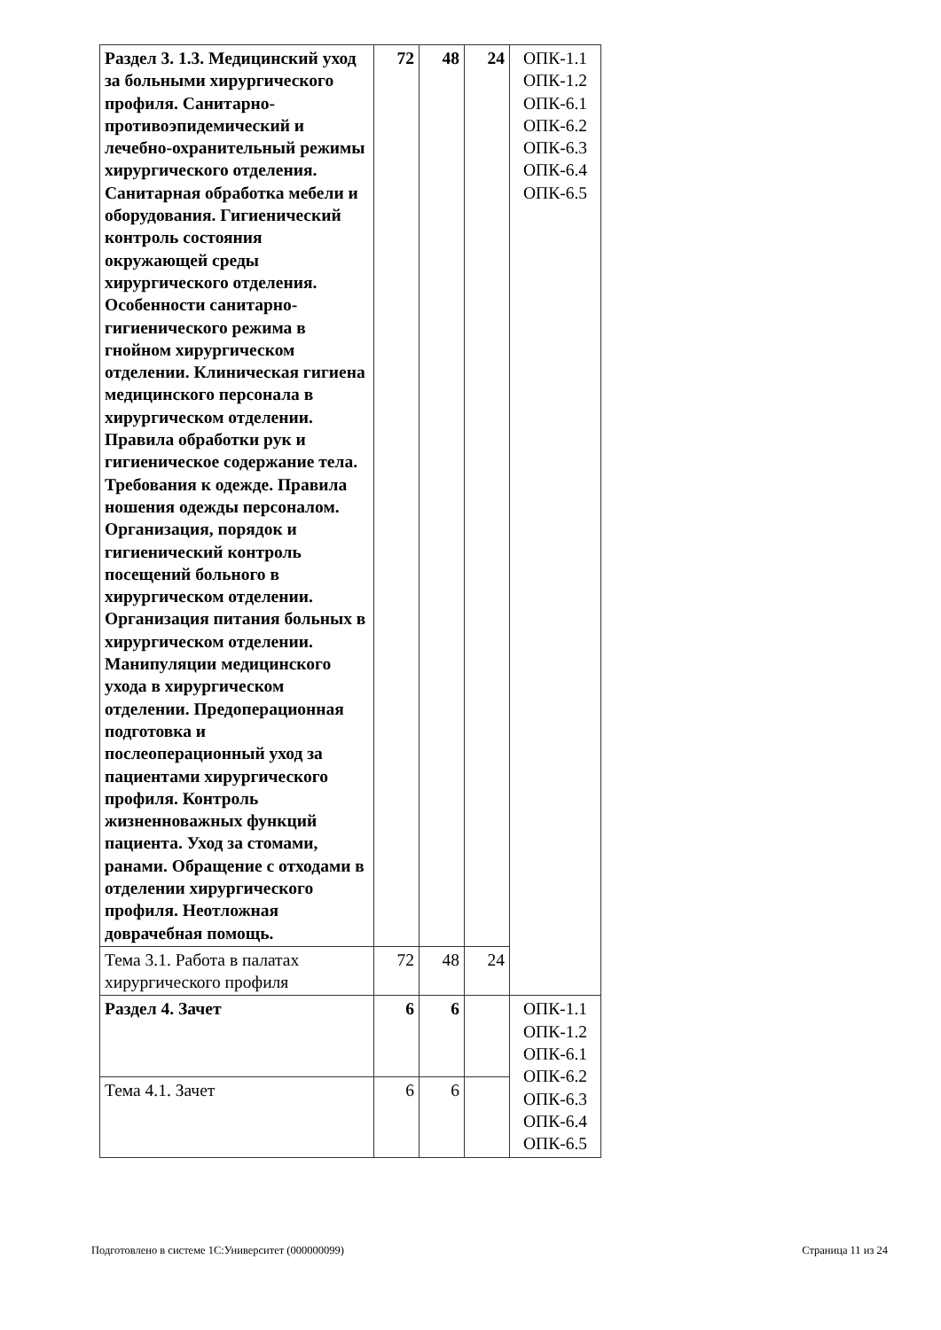| Раздел 3. 1.3. Медицинский уход за больными хирургического профиля. Санитарно-противоэпидемический и лечебно-охранительный режимы хирургического отделения. Санитарная обработка мебели и оборудования. Гигиенический контроль состояния окружающей среды хирургического отделения. Особенности санитарно-гигиенического режима в гнойном хирургическом отделении. Клиническая гигиена медицинского персонала в хирургическом отделении. Правила обработки рук и гигиеническое содержание тела. Требования к одежде. Правила ношения одежды персоналом. Организация, порядок и гигиенический контроль посещений больного в хирургическом отделении. Организация питания больных в хирургическом отделении. Манипуляции медицинского ухода в хирургическом отделении. Предоперационная подготовка и послеоперационный уход за пациентами хирургического профиля. Контроль жизненноважных функций пациента. Уход за стомами, ранами. Обращение с отходами в отделении хирургического профиля. Неотложная доврачебная помощь. | 72 | 48 | 24 | ОПК-1.1 ОПК-1.2 ОПК-6.1 ОПК-6.2 ОПК-6.3 ОПК-6.4 ОПК-6.5 |
| Тема 3.1. Работа в палатах хирургического профиля | 72 | 48 | 24 | |
| Раздел 4. Зачет | 6 | 6 | | ОПК-1.1 ОПК-1.2 ОПК-6.1 ОПК-6.2 ОПК-6.3 ОПК-6.4 ОПК-6.5 |
| Тема 4.1. Зачет | 6 | 6 | | |
Подготовлено в системе 1С:Университет (000000099)
Страница 11 из 24